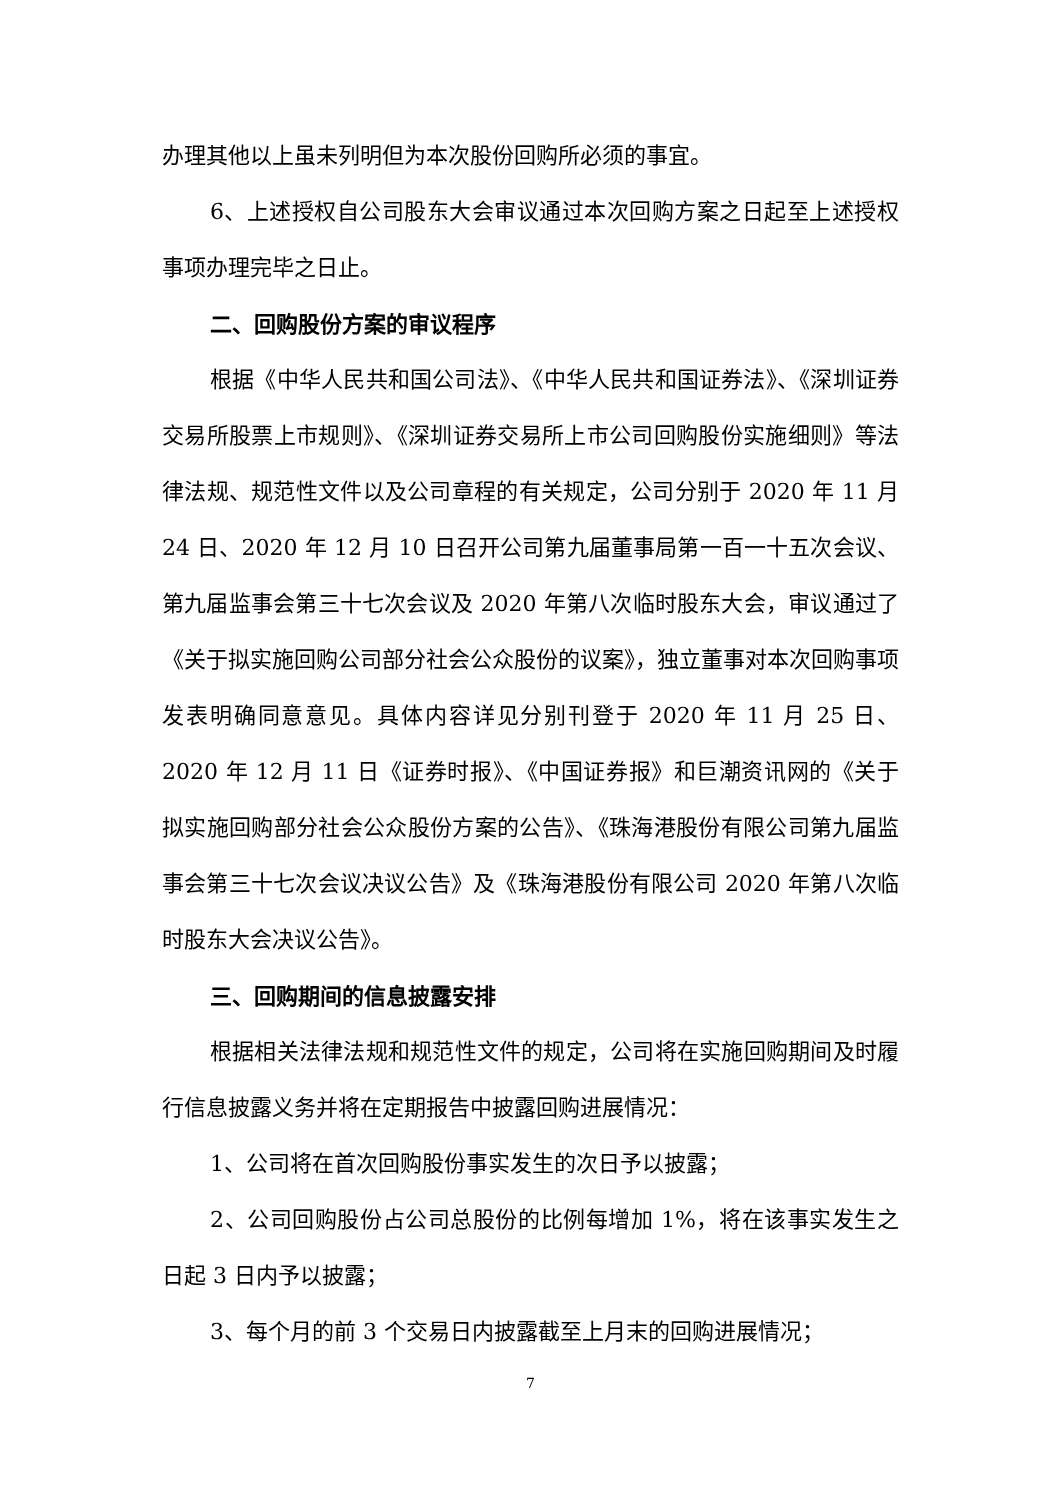办理其他以上虽未列明但为本次股份回购所必须的事宜。
6、上述授权自公司股东大会审议通过本次回购方案之日起至上述授权事项办理完毕之日止。
二、回购股份方案的审议程序
根据《中华人民共和国公司法》、《中华人民共和国证券法》、《深圳证券交易所股票上市规则》、《深圳证券交易所上市公司回购股份实施细则》等法律法规、规范性文件以及公司章程的有关规定，公司分别于 2020 年 11 月 24 日、2020 年 12 月 10 日召开公司第九届董事局第一百一十五次会议、第九届监事会第三十七次会议及 2020 年第八次临时股东大会，审议通过了《关于拟实施回购公司部分社会公众股份的议案》，独立董事对本次回购事项发表明确同意意见。具体内容详见分别刊登于 2020 年 11 月 25 日、2020 年 12 月 11 日《证券时报》、《中国证券报》和巨潮资讯网的《关于拟实施回购部分社会公众股份方案的公告》、《珠海港股份有限公司第九届监事会第三十七次会议决议公告》及《珠海港股份有限公司 2020 年第八次临时股东大会决议公告》。
三、回购期间的信息披露安排
根据相关法律法规和规范性文件的规定，公司将在实施回购期间及时履行信息披露义务并将在定期报告中披露回购进展情况：
1、公司将在首次回购股份事实发生的次日予以披露；
2、公司回购股份占公司总股份的比例每增加 1%，将在该事实发生之日起 3 日内予以披露；
3、每个月的前 3 个交易日内披露截至上月末的回购进展情况；
7